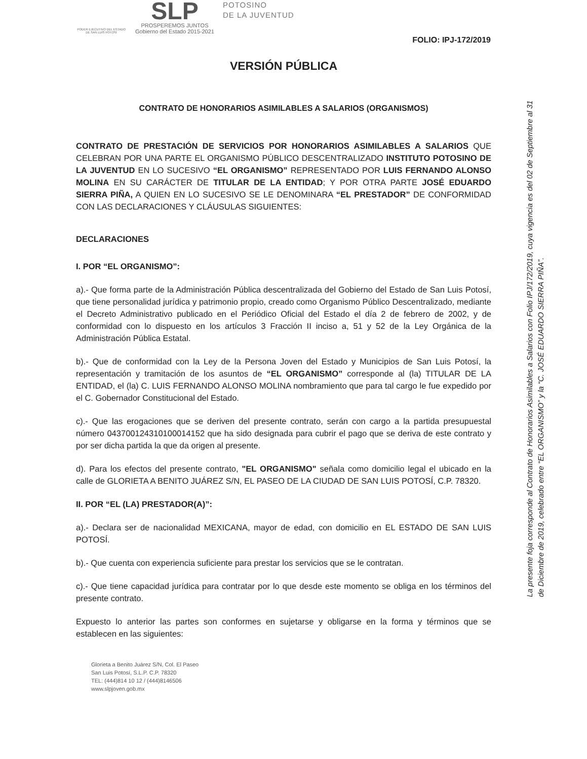PODER EJECUTIVO DEL ESTADO DE SAN LUIS POTOSÍ
SLP
PROSPEREMOS JUNTOS
Gobierno del Estado 2015-2021
POTOSINO
DE LA JUVENTUD
FOLIO: IPJ-172/2019
VERSIÓN PÚBLICA
CONTRATO DE HONORARIOS ASIMILABLES A SALARIOS (ORGANISMOS)
CONTRATO DE PRESTACIÓN DE SERVICIOS POR HONORARIOS ASIMILABLES A SALARIOS QUE CELEBRAN POR UNA PARTE EL ORGANISMO PÚBLICO DESCENTRALIZADO INSTITUTO POTOSINO DE LA JUVENTUD EN LO SUCESIVO “EL ORGANISMO” REPRESENTADO POR LUIS FERNANDO ALONSO MOLINA EN SU CARÁCTER DE TITULAR DE LA ENTIDAD; Y POR OTRA PARTE JOSÉ EDUARDO SIERRA PIÑA, A QUIEN EN LO SUCESIVO SE LE DENOMINARA “EL PRESTADOR” DE CONFORMIDAD CON LAS DECLARACIONES Y CLÁUSULAS SIGUIENTES:
DECLARACIONES
I. POR “EL ORGANISMO”:
a).- Que forma parte de la Administración Pública descentralizada del Gobierno del Estado de San Luis Potosí, que tiene personalidad jurídica y patrimonio propio, creado como Organismo Público Descentralizado, mediante el Decreto Administrativo publicado en el Periódico Oficial del Estado el día 2 de febrero de 2002, y de conformidad con lo dispuesto en los artículos 3 Fracción II inciso a, 51 y 52 de la Ley Orgánica de la Administración Pública Estatal.
b).- Que de conformidad con la Ley de la Persona Joven del Estado y Municipios de San Luis Potosí, la representación y tramitación de los asuntos de “EL ORGANISMO” corresponde al (la) TITULAR DE LA ENTIDAD, el (la) C. LUIS FERNANDO ALONSO MOLINA nombramiento que para tal cargo le fue expedido por el C. Gobernador Constitucional del Estado.
c).- Que las erogaciones que se deriven del presente contrato, serán con cargo a la partida presupuestal número 043700124310100014152 que ha sido designada para cubrir el pago que se deriva de este contrato y por ser dicha partida la que da origen al presente.
d). Para los efectos del presente contrato, "EL ORGANISMO" señala como domicilio legal el ubicado en la calle de GLORIETA A BENITO JUÁREZ S/N, EL PASEO DE LA CIUDAD DE SAN LUIS POTOSÍ, C.P. 78320.
II. POR “EL (LA) PRESTADOR(A)”:
a).- Declara ser de nacionalidad MEXICANA, mayor de edad, con domicilio en EL ESTADO DE SAN LUIS POTOSÍ.
b).- Que cuenta con experiencia suficiente para prestar los servicios que se le contratan.
c).- Que tiene capacidad jurídica para contratar por lo que desde este momento se obliga en los términos del presente contrato.
Expuesto lo anterior las partes son conformes en sujetarse y obligarse en la forma y términos que se establecen en las siguientes:
La presente foja corresponde al Contrato de Honorarios Asimilables a Salarios con Folio IPJ/172/2019, cuya vigencia es del 02 de Septiembre al 31 de Diciembre de 2019, celebrado entre “EL ORGANISMO” y la “C. JOSÉ EDUARDO SIERRA PIÑA”.
Glorieta a Benito Juárez S/N, Col. El Paseo
San Luis Potosí, S.L.P. C.P. 78320
TEL: (444)814 10 12 / (444)8146506
www.slpjoven.gob.mx